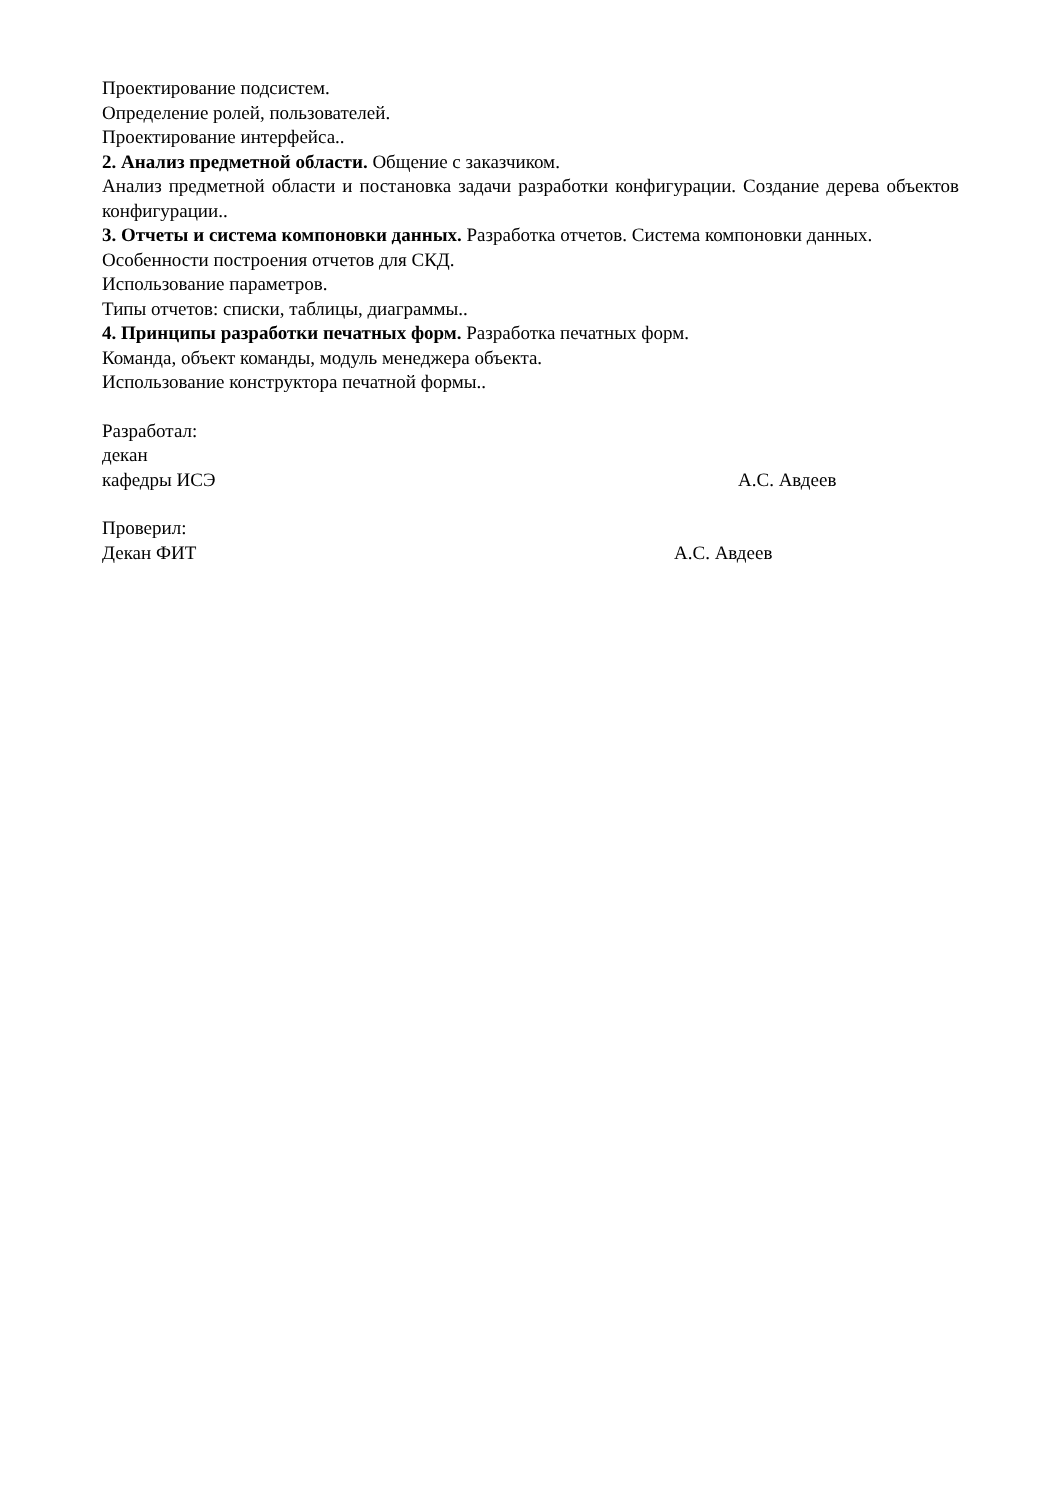Проектирование подсистем.
Определение ролей, пользователей.
Проектирование интерфейса..
2. Анализ предметной области. Общение с заказчиком.
Анализ предметной области и постановка задачи разработки конфигурации. Создание дерева объектов конфигурации..
3. Отчеты и система компоновки данных. Разработка отчетов. Система компоновки данных.
Особенности построения отчетов для СКД.
Использование параметров.
Типы отчетов: списки, таблицы, диаграммы..
4. Принципы разработки печатных форм. Разработка печатных форм.
Команда, объект команды, модуль менеджера объекта.
Использование конструктора печатной формы..
Разработал:
декан
кафедры ИСЭ А.С. Авдеев
Проверил:
Декан ФИТ А.С. Авдеев